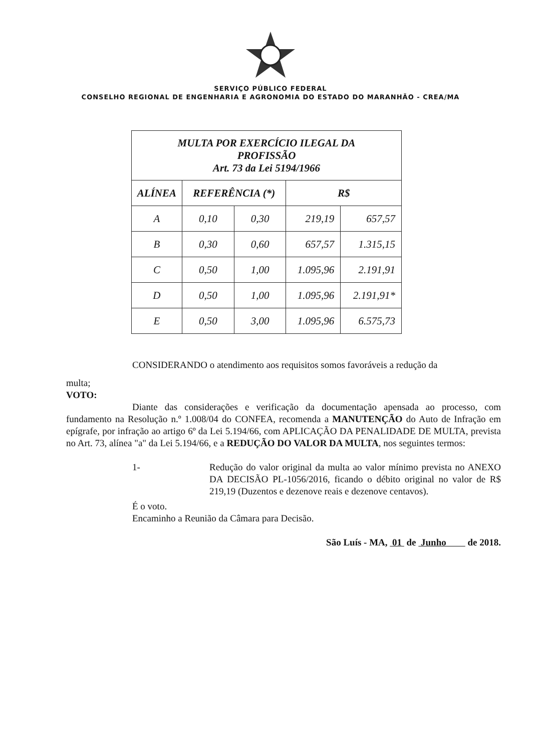SERVIÇO PÚBLICO FEDERAL
CONSELHO REGIONAL DE ENGENHARIA E AGRONOMIA DO ESTADO DO MARANHÃO - CREA/MA
| MULTA POR EXERCÍCIO ILEGAL DA PROFISSÃO Art. 73 da Lei 5194/1966 | | | | |
| --- | --- | --- | --- | --- |
| ALÍNEA | REFERÊNCIA (*) | | R$ | |
| A | 0,10 | 0,30 | 219,19 | 657,57 |
| B | 0,30 | 0,60 | 657,57 | 1.315,15 |
| C | 0,50 | 1,00 | 1.095,96 | 2.191,91 |
| D | 0,50 | 1,00 | 1.095,96 | 2.191,91* |
| E | 0,50 | 3,00 | 1.095,96 | 6.575,73 |
CONSIDERANDO o atendimento aos requisitos somos favoráveis a redução da
multa;
VOTO:
Diante das considerações e verificação da documentação apensada ao processo, com fundamento na Resolução n.º 1.008/04 do CONFEA, recomenda a MANUTENÇÃO do Auto de Infração em epígrafe, por infração ao artigo 6º da Lei 5.194/66, com APLICAÇÃO DA PENALIDADE DE MULTA, prevista no Art. 73, alínea "a" da Lei 5.194/66, e a REDUÇÃO DO VALOR DA MULTA, nos seguintes termos:
1- Redução do valor original da multa ao valor mínimo prevista no ANEXO DA DECISÃO PL-1056/2016, ficando o débito original no valor de R$ 219,19 (Duzentos e dezenove reais e dezenove centavos).
É o voto.
Encaminho a Reunião da Câmara para Decisão.
São Luís - MA, 01 de Junho de 2018.